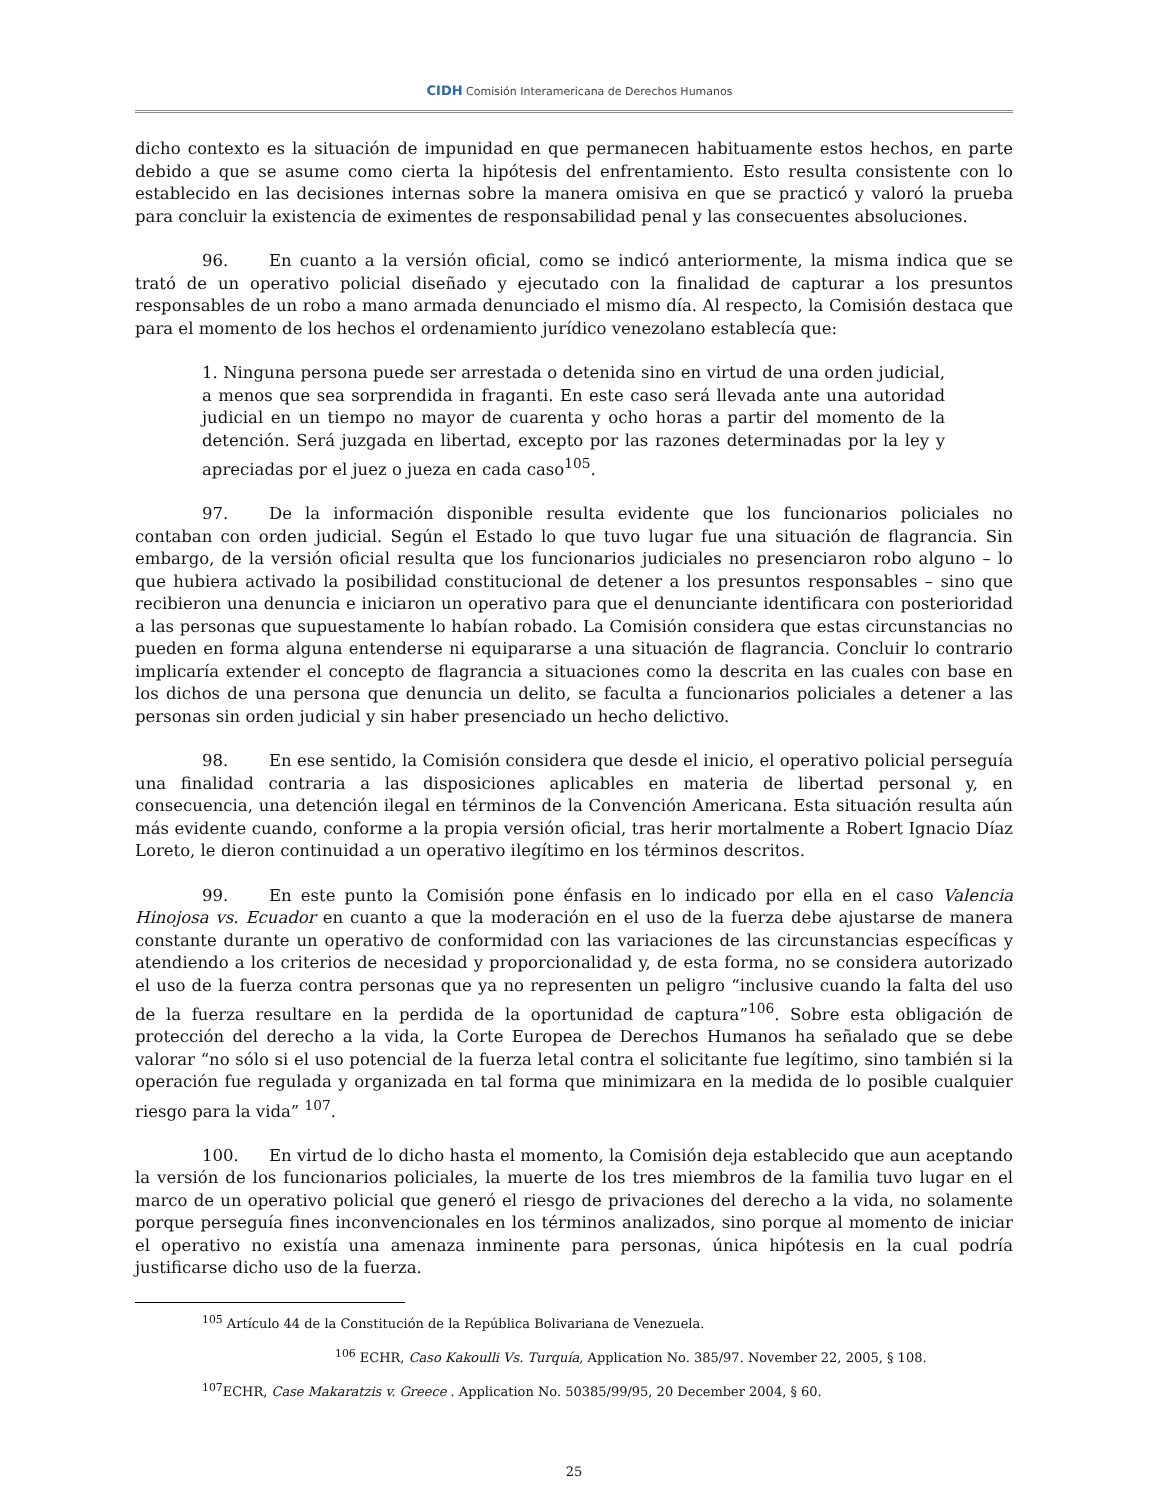CIDH Comisión Interamericana de Derechos Humanos
dicho contexto es la situación de impunidad en que permanecen habituamente estos hechos, en parte debido a que se asume como cierta la hipótesis del enfrentamiento. Esto resulta consistente con lo establecido en las decisiones internas sobre la manera omisiva en que se practicó y valoró la prueba para concluir la existencia de eximentes de responsabilidad penal y las consecuentes absoluciones.
96. En cuanto a la versión oficial, como se indicó anteriormente, la misma indica que se trató de un operativo policial diseñado y ejecutado con la finalidad de capturar a los presuntos responsables de un robo a mano armada denunciado el mismo día. Al respecto, la Comisión destaca que para el momento de los hechos el ordenamiento jurídico venezolano establecía que:
1. Ninguna persona puede ser arrestada o detenida sino en virtud de una orden judicial, a menos que sea sorprendida in fraganti. En este caso será llevada ante una autoridad judicial en un tiempo no mayor de cuarenta y ocho horas a partir del momento de la detención. Será juzgada en libertad, excepto por las razones determinadas por la ley y apreciadas por el juez o jueza en cada caso<sup>105</sup>.
97. De la información disponible resulta evidente que los funcionarios policiales no contaban con orden judicial. Según el Estado lo que tuvo lugar fue una situación de flagrancia. Sin embargo, de la versión oficial resulta que los funcionarios judiciales no presenciaron robo alguno – lo que hubiera activado la posibilidad constitucional de detener a los presuntos responsables – sino que recibieron una denuncia e iniciaron un operativo para que el denunciante identificara con posterioridad a las personas que supuestamente lo habían robado. La Comisión considera que estas circunstancias no pueden en forma alguna entenderse ni equipararse a una situación de flagrancia. Concluir lo contrario implicaría extender el concepto de flagrancia a situaciones como la descrita en las cuales con base en los dichos de una persona que denuncia un delito, se faculta a funcionarios policiales a detener a las personas sin orden judicial y sin haber presenciado un hecho delictivo.
98. En ese sentido, la Comisión considera que desde el inicio, el operativo policial perseguía una finalidad contraria a las disposiciones aplicables en materia de libertad personal y, en consecuencia, una detención ilegal en términos de la Convención Americana. Esta situación resulta aún más evidente cuando, conforme a la propia versión oficial, tras herir mortalmente a Robert Ignacio Díaz Loreto, le dieron continuidad a un operativo ilegítimo en los términos descritos.
99. En este punto la Comisión pone énfasis en lo indicado por ella en el caso Valencia Hinojosa vs. Ecuador en cuanto a que la moderación en el uso de la fuerza debe ajustarse de manera constante durante un operativo de conformidad con las variaciones de las circunstancias específicas y atendiendo a los criterios de necesidad y proporcionalidad y, de esta forma, no se considera autorizado el uso de la fuerza contra personas que ya no representen un peligro “inclusive cuando la falta del uso de la fuerza resultare en la perdida de la oportunidad de captura”<sup>106</sup>. Sobre esta obligación de protección del derecho a la vida, la Corte Europea de Derechos Humanos ha señalado que se debe valorar “no sólo si el uso potencial de la fuerza letal contra el solicitante fue legítimo, sino también si la operación fue regulada y organizada en tal forma que minimizara en la medida de lo posible cualquier riesgo para la vida” <sup>107</sup>.
100. En virtud de lo dicho hasta el momento, la Comisión deja establecido que aun aceptando la versión de los funcionarios policiales, la muerte de los tres miembros de la familia tuvo lugar en el marco de un operativo policial que generó el riesgo de privaciones del derecho a la vida, no solamente porque perseguía fines inconvencionales en los términos analizados, sino porque al momento de iniciar el operativo no existía una amenaza inminente para personas, única hipótesis en la cual podría justificarse dicho uso de la fuerza.
<sup>105</sup> Artículo 44 de la Constitución de la República Bolivariana de Venezuela.
<sup>106</sup> ECHR, Caso Kakoulli Vs. Turquía, Application No. 385/97. November 22, 2005, § 108.
<sup>107</sup> ECHR, Case Makaratzis v. Greece . Application No. 50385/99/95, 20 December 2004, § 60.
25